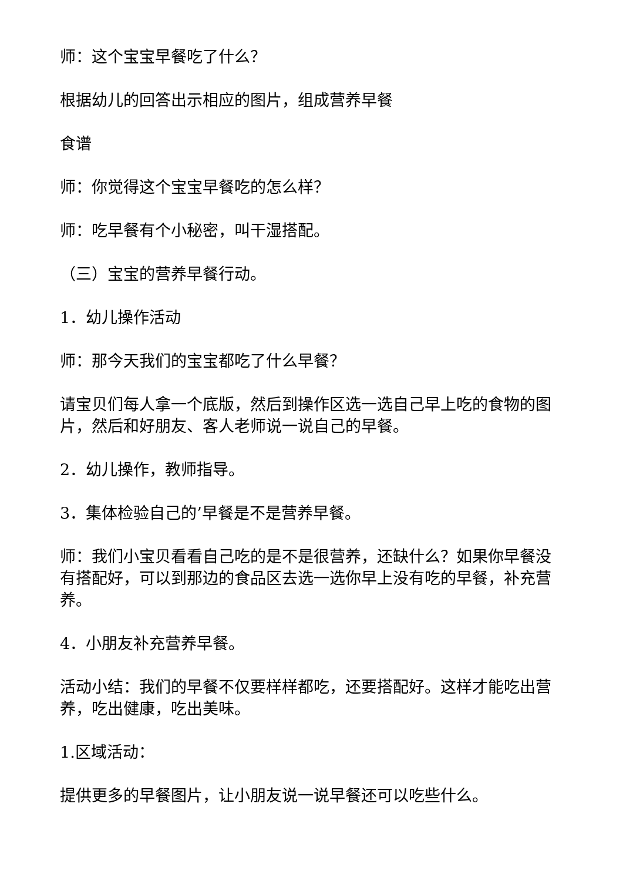师：这个宝宝早餐吃了什么？
根据幼儿的回答出示相应的图片，组成营养早餐
食谱
师：你觉得这个宝宝早餐吃的怎么样？
师：吃早餐有个小秘密，叫干湿搭配。
（三）宝宝的营养早餐行动。
1．幼儿操作活动
师：那今天我们的宝宝都吃了什么早餐？
请宝贝们每人拿一个底版，然后到操作区选一选自己早上吃的食物的图片，然后和好朋友、客人老师说一说自己的早餐。
2．幼儿操作，教师指导。
3．集体检验自己的’早餐是不是营养早餐。
师：我们小宝贝看看自己吃的是不是很营养，还缺什么？如果你早餐没有搭配好，可以到那边的食品区去选一选你早上没有吃的早餐，补充营养。
4．小朋友补充营养早餐。
活动小结：我们的早餐不仅要样样都吃，还要搭配好。这样才能吃出营养，吃出健康，吃出美味。
1.区域活动：
提供更多的早餐图片，让小朋友说一说早餐还可以吃些什么。